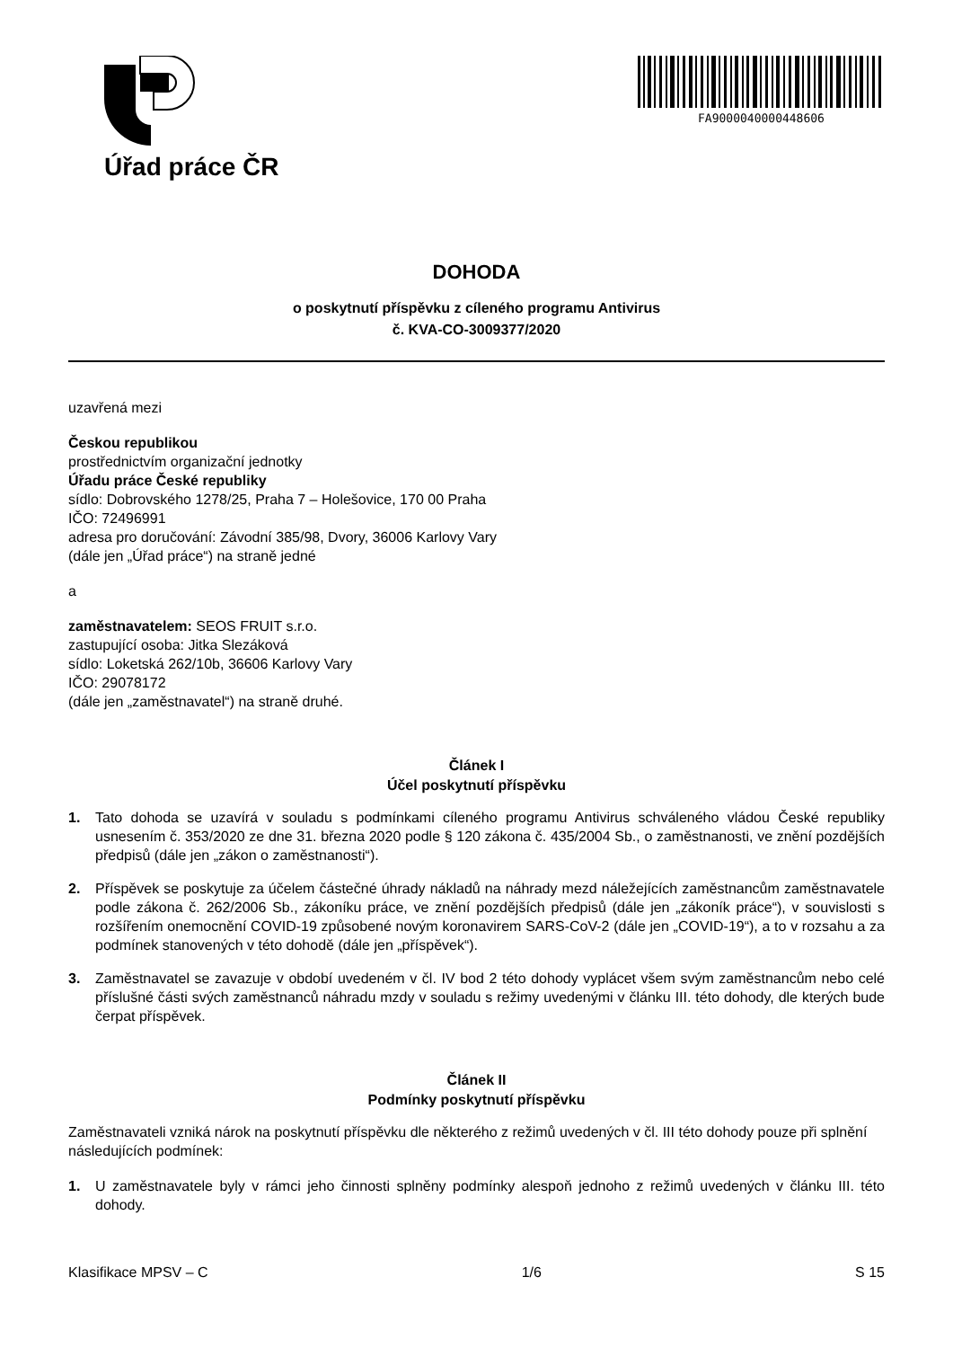Úřad práce ČR
FA9000040000448606
DOHODA
o poskytnutí příspěvku z cíleného programu Antivirus
č. KVA-CO-3009377/2020
uzavřená mezi
Českou republikou
prostřednictvím organizační jednotky
Úřadu práce České republiky
sídlo: Dobrovského 1278/25, Praha 7 – Holešovice, 170 00 Praha
IČO: 72496991
adresa pro doručování: Závodní 385/98, Dvory, 36006 Karlovy Vary
(dále jen „Úřad práce“) na straně jedné
a
zaměstnavatelem: SEOS FRUIT s.r.o.
zastupující osoba: Jitka Slezáková
sídlo: Loketská 262/10b, 36606 Karlovy Vary
IČO: 29078172
(dále jen „zaměstnavatel“) na straně druhé.
Článek I
Účel poskytnutí příspěvku
1. Tato dohoda se uzavírá v souladu s podmínkami cíleného programu Antivirus schváleného vládou České republiky usnesením č. 353/2020 ze dne 31. března 2020 podle § 120 zákona č. 435/2004 Sb., o zaměstnanosti, ve znění pozdějších předpisů (dále jen „zákon o zaměstnanosti“).
2. Příspěvek se poskytuje za účelem částečné úhrady nákladů na náhrady mezd náležejících zaměstnancům zaměstnavatele podle zákona č. 262/2006 Sb., zákoníku práce, ve znění pozdějších předpisů (dále jen „zákoník práce“), v souvislosti s rozšířením onemocnění COVID-19 způsobené novým koronavirem SARS-CoV-2 (dále jen „COVID-19“), a to v rozsahu a za podmínek stanovených v této dohodě (dále jen „příspěvek“).
3. Zaměstnavatel se zavazuje v období uvedeném v čl. IV bod 2 této dohody vyplácet všem svým zaměstnancům nebo celé příslušné části svých zaměstnanců náhradu mzdy v souladu s režimy uvedenými v článku III. této dohody, dle kterých bude čerpat příspěvek.
Článek II
Podmínky poskytnutí příspěvku
Zaměstnavateli vzniká nárok na poskytnutí příspěvku dle některého z režimů uvedených v čl. III této dohody pouze při splnění následujících podmínek:
1. U zaměstnavatele byly v rámci jeho činnosti splněny podmínky alespoň jednoho z režimů uvedených v článku III. této dohody.
Klasifikace MPSV – C 1/6 S 15